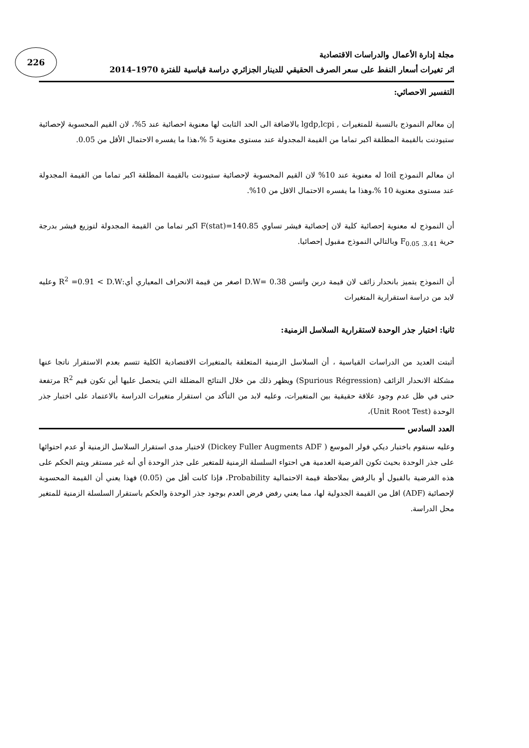226
مجلة إدارة الأعمال والدراسات الاقتصادية
اثر تغيرات أسعار النفط على سعر الصرف الحقيقي للدينار الجزائري دراسة قياسية للفترة 1970–2014
التفسير الاحصائي:
إن معالم النموذج بالنسبة للمتغيرات , lgdp,lcpi بالاضافة الى الحد الثابت لها معنوية احصائية عند 5%، لان القيم المحسوبة لإحصائية ستيودنت بالقيمة المطلقة اكبر تماما من القيمة المجدولة عند مستوى معنوية 5 %،هذا ما يفسره الاحتمال الأقل من 0.05.
ان معالم النموذج loil له معنوية عند 10% لان القيم المحسوبة لإحصائية ستيودنت بالقيمة المطلقة اكبر تماما من القيمة المجدولة عند مستوى معنوية 10 %،وهذا ما يفسره الاحتمال الاقل من 10%.
أن النموذج له معنوية إحصائية كلية لان إحصائية فيشر تساوي F(stat)=140.85 اكبر تماما من القيمة المجدولة لتوزيع فيشر بدرجة حرية F<sub>0.05 .3.41</sub> وبالتالي النموذج مقبول إحصائيا.
أن النموذج يتميز بانحدار زائف لان قيمة دربن واتسن D.W= 0.38 اصغر من قيمة الانحراف المعياري أي:R<sup>2</sup> =0.91 < D.W وعليه لابد من دراسة استقرارية المتغيرات
ثانيا: اختبار جذر الوحدة لاستقرارية السلاسل الزمنية:
أثبتت العديد من الدراسات القياسية ، أن السلاسل الزمنية المتعلقة بالمتغيرات الاقتصادية الكلية تتسم بعدم الاستقرار ناتجا عنها مشكلة الانحدار الزائف (Spurious Régression) ويظهر ذلك من خلال النتائج المضللة التي يتحصل عليها أين تكون قيم R<sup>2</sup> مرتفعة حتى في ظل عدم وجود علاقة حقيقية بين المتغيرات، وعليه لابد من التأكد من استقرار متغيرات الدراسة بالاعتماد على اختبار جذر الوحدة (Unit Root Test)،
وعليه سنقوم باختبار ديكي فولر الموسع ( Dickey Fuller Augments ADF) لاختبار مدى استقرار السلاسل الزمنية أو عدم احتوائها على جذر الوحدة بحيث تكون الفرضية العدمية هي احتواء السلسلة الزمنية للمتغير على جذر الوحدة أي أنه غير مستقر ويتم الحكم على هذه الفرضية بالقبول أو بالرفض بملاحظة قيمة الاحتمالية Probability، فإذا كانت أقل من (0.05) فهذا يعني أن القيمة المحسوبة لإحصائية (ADF) اقل من القيمة الجدولية لها، مما يعني رفض فرض العدم بوجود جذر الوحدة والحكم باستقرار السلسلة الزمنية للمتغير محل الدراسة.
العدد السادس